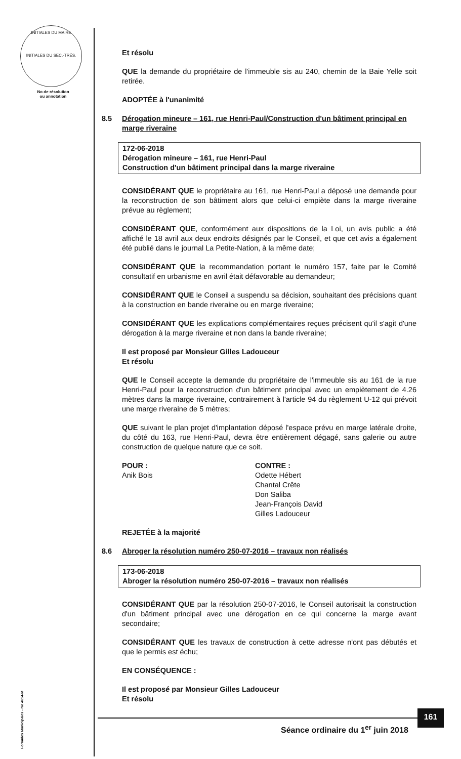INITIALES DU MAIRE
INITIALES DU SEC.-TRÉS.
No de résolution
ou annotation
Formules Municipales - No 4614-M
Et résolu
QUE la demande du propriétaire de l'immeuble sis au 240, chemin de la Baie Yelle soit retirée.
ADOPTÉE à l'unanimité
8.5 Dérogation mineure – 161, rue Henri-Paul/Construction d'un bâtiment principal en marge riveraine
172-06-2018
Dérogation mineure – 161, rue Henri-Paul
Construction d'un bâtiment principal dans la marge riveraine
CONSIDÉRANT QUE le propriétaire au 161, rue Henri-Paul a déposé une demande pour la reconstruction de son bâtiment alors que celui-ci empiète dans la marge riveraine prévue au règlement;
CONSIDÉRANT QUE, conformément aux dispositions de la Loi, un avis public a été affiché le 18 avril aux deux endroits désignés par le Conseil, et que cet avis a également été publié dans le journal La Petite-Nation, à la même date;
CONSIDÉRANT QUE la recommandation portant le numéro 157, faite par le Comité consultatif en urbanisme en avril était défavorable au demandeur;
CONSIDÉRANT QUE le Conseil a suspendu sa décision, souhaitant des précisions quant à la construction en bande riveraine ou en marge riveraine;
CONSIDÉRANT QUE les explications complémentaires reçues précisent qu'il s'agit d'une dérogation à la marge riveraine et non dans la bande riveraine;
Il est proposé par Monsieur Gilles Ladouceur
Et résolu
QUE le Conseil accepte la demande du propriétaire de l'immeuble sis au 161 de la rue Henri-Paul pour la reconstruction d'un bâtiment principal avec un empiètement de 4.26 mètres dans la marge riveraine, contrairement à l'article 94 du règlement U-12 qui prévoit une marge riveraine de 5 mètres;
QUE suivant le plan projet d'implantation déposé l'espace prévu en marge latérale droite, du côté du 163, rue Henri-Paul, devra être entièrement dégagé, sans galerie ou autre construction de quelque nature que ce soit.
POUR :
Anik Bois
CONTRE :
Odette Hébert
Chantal Crête
Don Saliba
Jean-François David
Gilles Ladouceur
REJETÉE à la majorité
8.6 Abroger la résolution numéro 250-07-2016 – travaux non réalisés
173-06-2018
Abroger la résolution numéro 250-07-2016 – travaux non réalisés
CONSIDÉRANT QUE par la résolution 250-07-2016, le Conseil autorisait la construction d'un bâtiment principal avec une dérogation en ce qui concerne la marge avant secondaire;
CONSIDÉRANT QUE les travaux de construction à cette adresse n'ont pas débutés et que le permis est échu;
EN CONSÉQUENCE :
Il est proposé par Monsieur Gilles Ladouceur
Et résolu
Séance ordinaire du 1<sup>er</sup> juin 2018
161